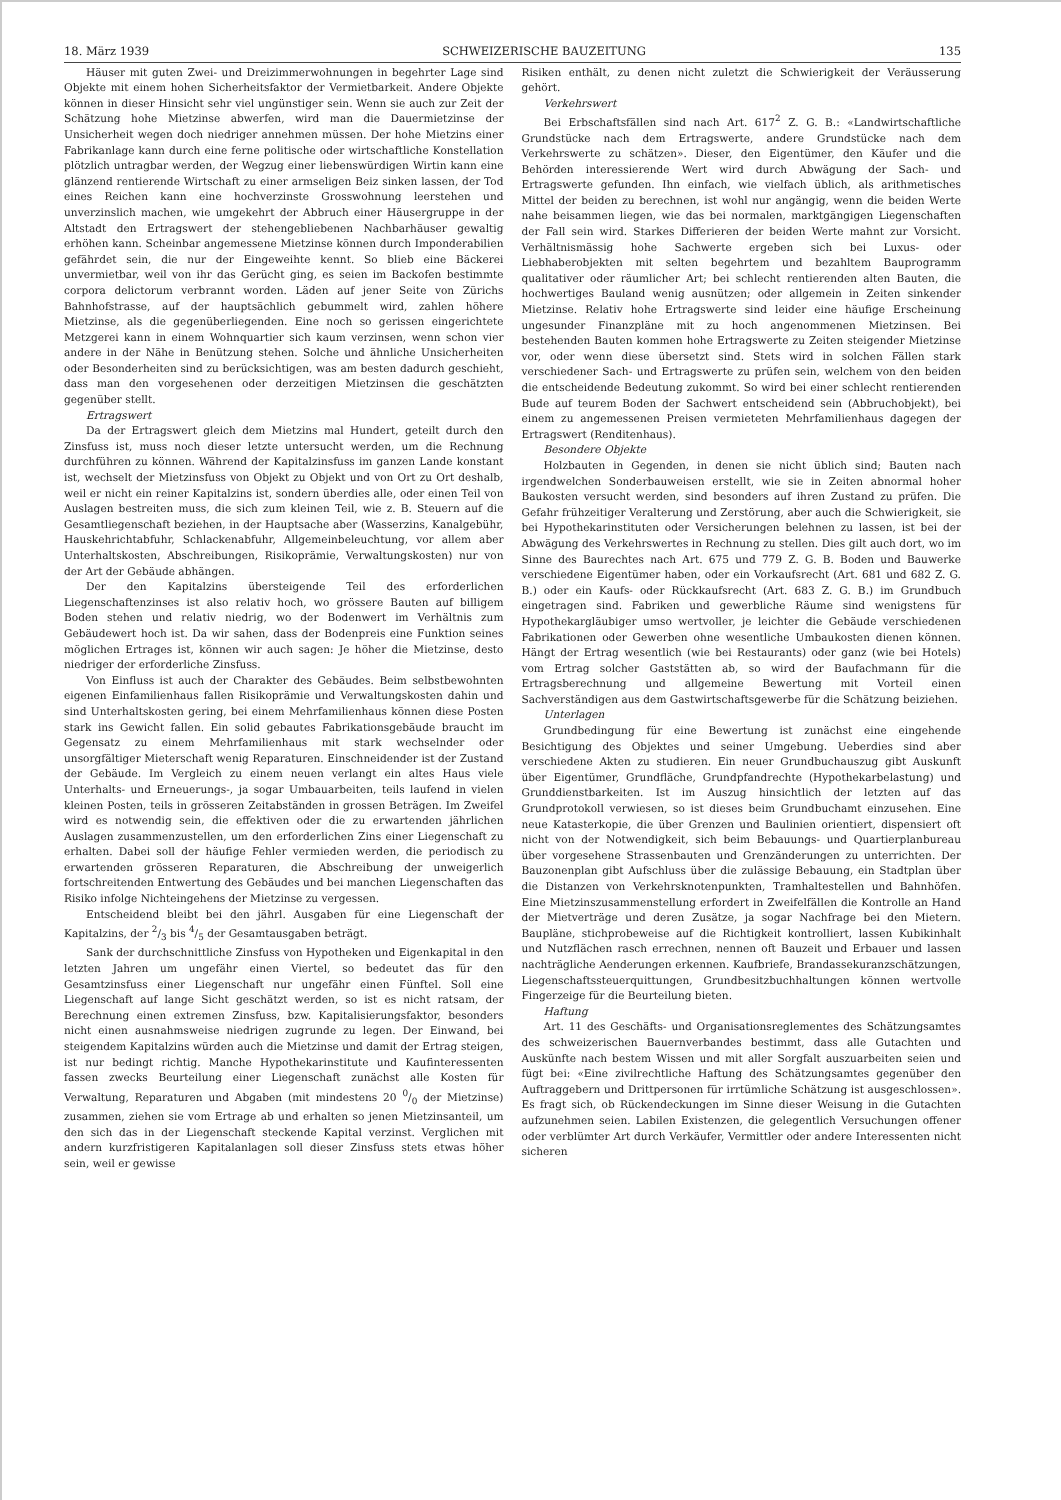18. März 1939 SCHWEIZERISCHE BAUZEITUNG 135
Häuser mit guten Zwei- und Dreizimmerwohnungen in begehrter Lage sind Objekte mit einem hohen Sicherheitsfaktor der Vermietbarkeit. Andere Objekte können in dieser Hinsicht sehr viel ungünstiger sein. Wenn sie auch zur Zeit der Schätzung hohe Mietzinse abwerfen, wird man die Dauermietzinse der Unsicherheit wegen doch niedriger annehmen müssen. Der hohe Mietzins einer Fabrikanlage kann durch eine ferne politische oder wirtschaftliche Konstellation plötzlich untragbar werden, der Wegzug einer liebenswürdigen Wirtin kann eine glänzend rentierende Wirtschaft zu einer armseligen Beiz sinken lassen, der Tod eines Reichen kann eine hochverzinste Grosswohnung leerstehen und unverzinslich machen, wie umgekehrt der Abbruch einer Häusergruppe in der Altstadt den Ertragswert der stehengebliebenen Nachbarhäuser gewaltig erhöhen kann. Scheinbar angemessene Mietzinse können durch Imponderabilien gefährdet sein, die nur der Eingeweihte kennt. So blieb eine Bäckerei unvermietbar, weil von ihr das Gerücht ging, es seien im Backofen bestimmte corpora delictorum verbrannt worden. Läden auf jener Seite von Zürichs Bahnhofstrasse, auf der hauptsächlich gebummelt wird, zahlen höhere Mietzinse, als die gegenüberliegenden. Eine noch so gerissen eingerichtete Metzgerei kann in einem Wohnquartier sich kaum verzinsen, wenn schon vier andere in der Nähe in Benützung stehen. Solche und ähnliche Unsicherheiten oder Besonderheiten sind zu berücksichtigen, was am besten dadurch geschieht, dass man den vorgesehenen oder derzeitigen Mietzinsen die geschätzten gegenüber stellt.
Ertragswert
Da der Ertragswert gleich dem Mietzins mal Hundert, geteilt durch den Zinsfuss ist, muss noch dieser letzte untersucht werden, um die Rechnung durchführen zu können. Während der Kapitalzinsfuss im ganzen Lande konstant ist, wechselt der Mietzinsfuss von Objekt zu Objekt und von Ort zu Ort deshalb, weil er nicht ein reiner Kapitalzins ist, sondern überdies alle, oder einen Teil von Auslagen bestreiten muss, die sich zum kleinen Teil, wie z. B. Steuern auf die Gesamtliegenschaft beziehen, in der Hauptsache aber (Wasserzins, Kanalgebühr, Hauskehrichtabfuhr, Schlackenabfuhr, Allgemeinbeleuchtung, vor allem aber Unterhaltskosten, Abschreibungen, Risikoprämie, Verwaltungskosten) nur von der Art der Gebäude abhängen.
Der den Kapitalzins übersteigende Teil des erforderlichen Liegenschaftenzinses ist also relativ hoch, wo grössere Bauten auf billigem Boden stehen und relativ niedrig, wo der Bodenwert im Verhältnis zum Gebäudewert hoch ist. Da wir sahen, dass der Bodenpreis eine Funktion seines möglichen Ertrages ist, können wir auch sagen: Je höher die Mietzinse, desto niedriger der erforderliche Zinsfuss.
Von Einfluss ist auch der Charakter des Gebäudes. Beim selbstbewohnten eigenen Einfamilienhaus fallen Risikoprämie und Verwaltungskosten dahin und sind Unterhaltskosten gering, bei einem Mehrfamilienhaus können diese Posten stark ins Gewicht fallen. Ein solid gebautes Fabrikationsgebäude braucht im Gegensatz zu einem Mehrfamilienhaus mit stark wechselnder oder unsorgfältiger Mieterschaft wenig Reparaturen. Einschneidender ist der Zustand der Gebäude. Im Vergleich zu einem neuen verlangt ein altes Haus viele Unterhalts- und Erneuerungs-, ja sogar Umbauarbeiten, teils laufend in vielen kleinen Posten, teils in grösseren Zeitabständen in grossen Beträgen. Im Zweifel wird es notwendig sein, die effektiven oder die zu erwartenden jährlichen Auslagen zusammenzustellen, um den erforderlichen Zins einer Liegenschaft zu erhalten. Dabei soll der häufige Fehler vermieden werden, die periodisch zu erwartenden grösseren Reparaturen, die Abschreibung der unweigerlich fortschreitenden Entwertung des Gebäudes und bei manchen Liegenschaften das Risiko infolge Nichteingehens der Mietzinse zu vergessen.
Entscheidend bleibt bei den jährl. Ausgaben für eine Liegenschaft der Kapitalzins, der 2/3 bis 4/5 der Gesamtausgaben beträgt.
Sank der durchschnittliche Zinsfuss von Hypotheken und Eigenkapital in den letzten Jahren um ungefähr einen Viertel, so bedeutet das für den Gesamtzinsfuss einer Liegenschaft nur ungefähr einen Fünftel. Soll eine Liegenschaft auf lange Sicht geschätzt werden, so ist es nicht ratsam, der Berechnung einen extremen Zinsfuss, bzw. Kapitalisierungsfaktor, besonders nicht einen ausnahmsweise niedrigen zugrunde zu legen. Der Einwand, bei steigendem Kapitalzins würden auch die Mietzinse und damit der Ertrag steigen, ist nur bedingt richtig. Manche Hypothekarinstitute und Kaufinteressenten fassen zwecks Beurteilung einer Liegenschaft zunächst alle Kosten für Verwaltung, Reparaturen und Abgaben (mit mindestens 20 0/0 der Mietzinse) zusammen, ziehen sie vom Ertrage ab und erhalten so jenen Mietzinsanteil, um den sich das in der Liegenschaft steckende Kapital verzinst. Verglichen mit andern kurzfristigeren Kapitalanlagen soll dieser Zinsfuss stets etwas höher sein, weil er gewisse
Risiken enthält, zu denen nicht zuletzt die Schwierigkeit der Veräusserung gehört.
Verkehrswert
Bei Erbschaftsfällen sind nach Art. 617<sup>2</sup> Z. G. B.: «Landwirtschaftliche Grundstücke nach dem Ertragswerte, andere Grundstücke nach dem Verkehrswerte zu schätzen». Dieser, den Eigentümer, den Käufer und die Behörden interessierende Wert wird durch Abwägung der Sach- und Ertragswerte gefunden. Ihn einfach, wie vielfach üblich, als arithmetisches Mittel der beiden zu berechnen, ist wohl nur angängig, wenn die beiden Werte nahe beisammen liegen, wie das bei normalen, marktgängigen Liegenschaften der Fall sein wird. Starkes Differieren der beiden Werte mahnt zur Vorsicht. Verhältnismässig hohe Sachwerte ergeben sich bei Luxus- oder Liebhaberobjekten mit selten begehrtem und bezahltem Bauprogramm qualitativer oder räumlicher Art; bei schlecht rentierenden alten Bauten, die hochwertiges Bauland wenig ausnützen; oder allgemein in Zeiten sinkender Mietzinse. Relativ hohe Ertragswerte sind leider eine häufige Erscheinung ungesunder Finanzpläne mit zu hoch angenommenen Mietzinsen. Bei bestehenden Bauten kommen hohe Ertragswerte zu Zeiten steigender Mietzinse vor, oder wenn diese übersetzt sind. Stets wird in solchen Fällen stark verschiedener Sach- und Ertragswerte zu prüfen sein, welchem von den beiden die entscheidende Bedeutung zukommt. So wird bei einer schlecht rentierenden Bude auf teurem Boden der Sachwert entscheidend sein (Abbruchobjekt), bei einem zu angemessenen Preisen vermieteten Mehrfamilienhaus dagegen der Ertragswert (Renditenhaus).
Besondere Objekte
Holzbauten in Gegenden, in denen sie nicht üblich sind; Bauten nach irgendwelchen Sonderbauweisen erstellt, wie sie in Zeiten abnormal hoher Baukosten versucht werden, sind besonders auf ihren Zustand zu prüfen. Die Gefahr frühzeitiger Veralterung und Zerstörung, aber auch die Schwierigkeit, sie bei Hypothekarinstituten oder Versicherungen belehnen zu lassen, ist bei der Abwägung des Verkehrswertes in Rechnung zu stellen. Dies gilt auch dort, wo im Sinne des Baurechtes nach Art. 675 und 779 Z. G. B. Boden und Bauwerke verschiedene Eigentümer haben, oder ein Vorkaufsrecht (Art. 681 und 682 Z. G. B.) oder ein Kaufs- oder Rückkaufsrecht (Art. 683 Z. G. B.) im Grundbuch eingetragen sind. Fabriken und gewerbliche Räume sind wenigstens für Hypothekargläubiger umso wertvoller, je leichter die Gebäude verschiedenen Fabrikationen oder Gewerben ohne wesentliche Umbaukosten dienen können. Hängt der Ertrag wesentlich (wie bei Restaurants) oder ganz (wie bei Hotels) vom Ertrag solcher Gaststätten ab, so wird der Baufachmann für die Ertragsberechnung und allgemeine Bewertung mit Vorteil einen Sachverständigen aus dem Gastwirtschaftsgewerbe für die Schätzung beiziehen.
Unterlagen
Grundbedingung für eine Bewertung ist zunächst eine eingehende Besichtigung des Objektes und seiner Umgebung. Ueberdies sind aber verschiedene Akten zu studieren. Ein neuer Grundbuchauszug gibt Auskunft über Eigentümer, Grundfläche, Grundpfandrechte (Hypothekarbelastung) und Grunddienstbarkeiten. Ist im Auszug hinsichtlich der letzten auf das Grundprotokoll verwiesen, so ist dieses beim Grundbuchamt einzusehen. Eine neue Katasterkopie, die über Grenzen und Baulinien orientiert, dispensiert oft nicht von der Notwendigkeit, sich beim Bebauungs- und Quartierplanbureau über vorgesehene Strassenbauten und Grenzänderungen zu unterrichten. Der Bauzonenplan gibt Aufschluss über die zulässige Bebauung, ein Stadtplan über die Distanzen von Verkehrsknotenpunkten, Tramhaltestellen und Bahnhöfen. Eine Mietzinszusammenstellung erfordert in Zweifelfällen die Kontrolle an Hand der Mietverträge und deren Zusätze, ja sogar Nachfrage bei den Mietern. Baupläne, stichprobeweise auf die Richtigkeit kontrolliert, lassen Kubikinhalt und Nutzflächen rasch errechnen, nennen oft Bauzeit und Erbauer und lassen nachträgliche Aenderungen erkennen. Kaufbriefe, Brandassekuranzschätzungen, Liegenschaftssteuerquittungen, Grundbesitzbuchhaltungen können wertvolle Fingerzeige für die Beurteilung bieten.
Haftung
Art. 11 des Geschäfts- und Organisationsreglementes des Schätzungsamtes des schweizerischen Bauernverbandes bestimmt, dass alle Gutachten und Auskünfte nach bestem Wissen und mit aller Sorgfalt auszuarbeiten seien und fügt bei: «Eine zivilrechtliche Haftung des Schätzungsamtes gegenüber den Auftraggebern und Drittpersonen für irrtümliche Schätzung ist ausgeschlossen». Es fragt sich, ob Rückendeckungen im Sinne dieser Weisung in die Gutachten aufzunehmen seien. Labilen Existenzen, die gelegentlich Versuchungen offener oder verblümter Art durch Verkäufer, Vermittler oder andere Interessenten nicht sicheren